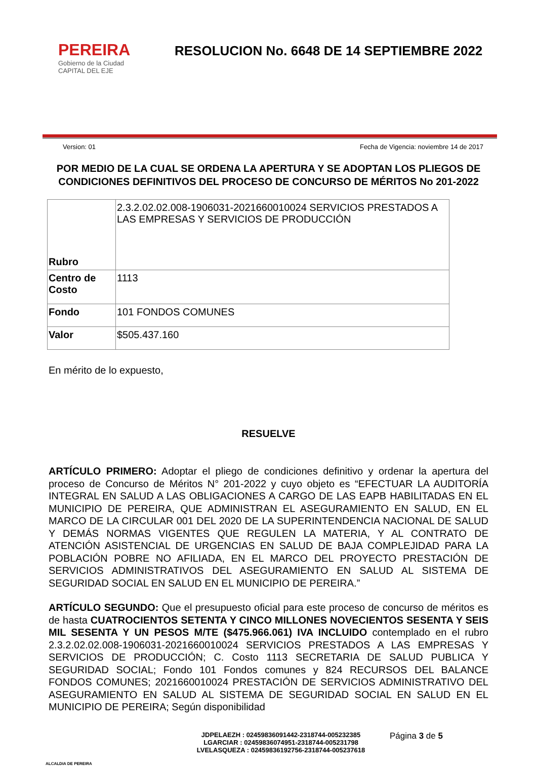PEREIRA
Gobierno de la Ciudad
CAPITAL DEL EJE
RESOLUCION No. 6648 DE 14 SEPTIEMBRE 2022
Version: 01 Fecha de Vigencia: noviembre 14 de 2017
POR MEDIO DE LA CUAL SE ORDENA LA APERTURA Y SE ADOPTAN LOS PLIEGOS DE CONDICIONES DEFINITIVOS DEL PROCESO DE CONCURSO DE MÉRITOS No 201-2022
| Rubro | 2.3.2.02.02.008-1906031-2021660010024 SERVICIOS PRESTADOS A LAS EMPRESAS Y SERVICIOS DE PRODUCCIÓN |
| Centro de Costo | 1113 |
| Fondo | 101 FONDOS COMUNES |
| Valor | $505.437.160 |
En mérito de lo expuesto,
RESUELVE
ARTÍCULO PRIMERO: Adoptar el pliego de condiciones definitivo y ordenar la apertura del proceso de Concurso de Méritos N° 201-2022 y cuyo objeto es “EFECTUAR LA AUDITORÍA INTEGRAL EN SALUD A LAS OBLIGACIONES A CARGO DE LAS EAPB HABILITADAS EN EL MUNICIPIO DE PEREIRA, QUE ADMINISTRAN EL ASEGURAMIENTO EN SALUD, EN EL MARCO DE LA CIRCULAR 001 DEL 2020 DE LA SUPERINTENDENCIA NACIONAL DE SALUD Y DEMÁS NORMAS VIGENTES QUE REGULEN LA MATERIA, Y AL CONTRATO DE ATENCIÓN ASISTENCIAL DE URGENCIAS EN SALUD DE BAJA COMPLEJIDAD PARA LA POBLACIÓN POBRE NO AFILIADA, EN EL MARCO DEL PROYECTO PRESTACIÓN DE SERVICIOS ADMINISTRATIVOS DEL ASEGURAMIENTO EN SALUD AL SISTEMA DE SEGURIDAD SOCIAL EN SALUD EN EL MUNICIPIO DE PEREIRA.”
ARTÍCULO SEGUNDO: Que el presupuesto oficial para este proceso de concurso de méritos es de hasta CUATROCIENTOS SETENTA Y CINCO MILLONES NOVECIENTOS SESENTA Y SEIS MIL SESENTA Y UN PESOS M/TE ($475.966.061) IVA INCLUIDO contemplado en el rubro 2.3.2.02.02.008-1906031-2021660010024 SERVICIOS PRESTADOS A LAS EMPRESAS Y SERVICIOS DE PRODUCCIÓN; C. Costo 1113 SECRETARIA DE SALUD PUBLICA Y SEGURIDAD SOCIAL; Fondo 101 Fondos comunes y 824 RECURSOS DEL BALANCE FONDOS COMUNES; 2021660010024 PRESTACIÓN DE SERVICIOS ADMINISTRATIVO DEL ASEGURAMIENTO EN SALUD AL SISTEMA DE SEGURIDAD SOCIAL EN SALUD EN EL MUNICIPIO DE PEREIRA; Según disponibilidad
ALCALDIA DE PEREIRA
JDPELAEZH : 02459836091442-2318744-005232385
LGARCIAR : 02459836074951-2318744-005231798
LVELASQUEZA : 02459836192756-2318744-005237618
Página 3 de 5